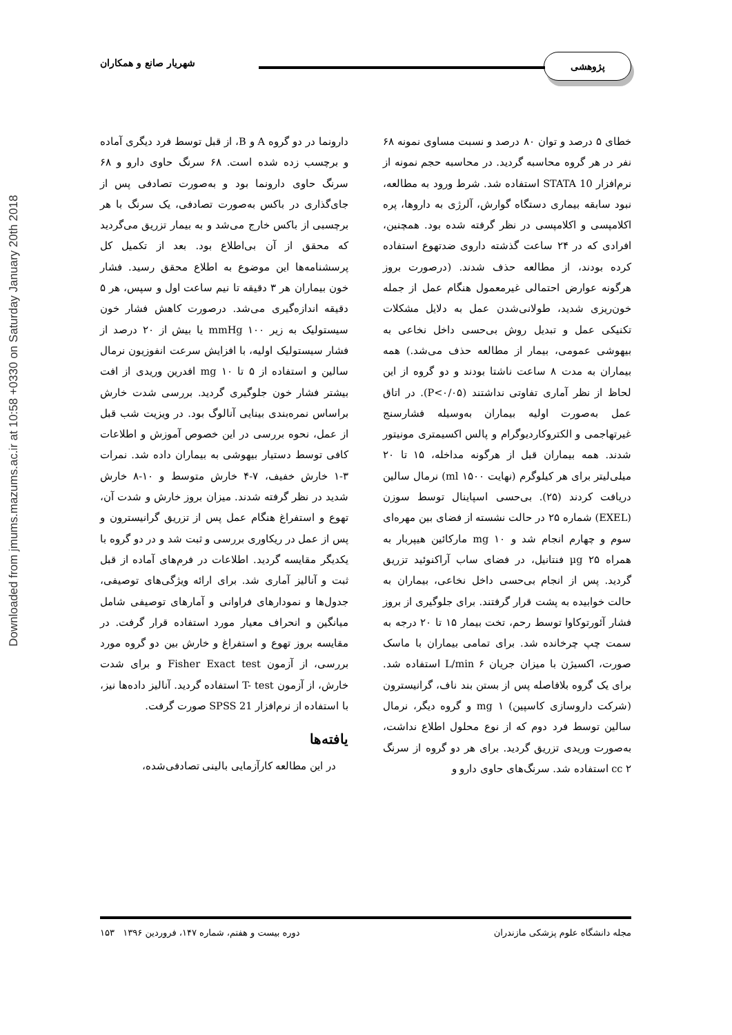Downloaded from jmums.mazums.ac.ir at 10:58 +0330 on Saturday January 20th 2018
پژوهشی شهریار صانع و همکاران
خطای ۵ درصد و توان ۸۰ درصد و نسبت مساوی نمونه ۶۸ نفر در هر گروه محاسبه گردید. در محاسبه حجم نمونه از نرم‌افزار STATA 10 استفاده شد. شرط ورود به مطالعه، نبود سابقه بیماری دستگاه گوارش، آلرژی به داروها، پره اکلامپسی و اکلامپسی در نظر گرفته شده بود. همچنین، افرادی که در ۲۴ ساعت گذشته داروی ضدتهوع استفاده کرده بودند، از مطالعه حذف شدند. (درصورت بروز هرگونه عوارض احتمالی غیرمعمول هنگام عمل از جمله خون‌ریزی شدید، طولانی‌شدن عمل به دلایل مشکلات تکنیکی عمل و تبدیل روش بی‌حسی داخل نخاعی به بیهوشی عمومی، بیمار از مطالعه حذف می‌شد.) همه بیماران به مدت ۸ ساعت ناشتا بودند و دو گروه از این لحاظ از نظر آماری تفاوتی نداشتند (P<۰/۰۵). در اتاق عمل به‌صورت اولیه بیماران به‌وسیله فشارسنج غیرتهاجمی و الکتروکاردیوگرام و پالس اکسیمتری مونیتور شدند. همه بیماران قبل از هرگونه مداخله، ۱۵ تا ۲۰ میلی‌لیتر برای هر کیلوگرم (نهایت ml ۱۵۰۰) نرمال سالین دریافت کردند (۲۵). بی‌حسی اسپاینال توسط سوزن (EXEL) شماره ۲۵ در حالت نشسته از فضای بین مهره‌ای سوم و چهارم انجام شد و mg ۱۰ مارکائین هیپربار به همراه µg ۲۵ فنتانیل، در فضای ساب آراکنوئید تزریق گردید. پس از انجام بی‌حسی داخل نخاعی، بیماران به حالت خوابیده به پشت قرار گرفتند. برای جلوگیری از بروز فشار آئورتوکاوا توسط رحم، تخت بیمار ۱۵ تا ۲۰ درجه به سمت چپ چرخانده شد. برای تمامی بیماران با ماسک صورت، اکسیژن با میزان جریان L/min ۶ استفاده شد. برای یک گروه بلافاصله پس از بستن بند ناف، گرانیسترون (شرکت داروسازی کاسپین) mg ۱ و گروه دیگر، نرمال سالین توسط فرد دوم که از نوع محلول اطلاع نداشت، به‌صورت وریدی تزریق گردید. برای هر دو گروه از سرنگ cc ۲ استفاده شد. سرنگ‌های حاوی دارو و
دارونما در دو گروه A و B، از قبل توسط فرد دیگری آماده و برچسب زده شده است. ۶۸ سرنگ حاوی دارو و ۶۸ سرنگ حاوی دارونما بود و به‌صورت تصادفی پس از جای‌گذاری در باکس به‌صورت تصادفی، یک سرنگ با هر برچسبی از باکس خارج می‌شد و به بیمار تزریق می‌گردید که محقق از آن بی‌اطلاع بود. بعد از تکمیل کل پرسشنامه‌ها این موضوع به اطلاع محقق رسید. فشار خون بیماران هر ۳ دقیقه تا نیم ساعت اول و سپس، هر ۵ دقیقه اندازه‌گیری می‌شد. درصورت کاهش فشار خون سیستولیک به زیر mmHg ۱۰۰ یا بیش از ۲۰ درصد از فشار سیستولیک اولیه، با افزایش سرعت انفوزیون نرمال سالین و استفاده از ۵ تا mg ۱۰ افدرین وریدی از افت بیشتر فشار خون جلوگیری گردید. بررسی شدت خارش براساس نمره‌بندی بینایی آنالوگ بود. در ویزیت شب قبل از عمل، نحوه بررسی در این خصوص آموزش و اطلاعات کافی توسط دستیار بیهوشی به بیماران داده شد. نمرات ۳-۱ خارش خفیف، ۷-۴ خارش متوسط و ۱۰-۸ خارش شدید در نظر گرفته شدند. میزان بروز خارش و شدت آن، تهوع و استفراغ هنگام عمل پس از تزریق گرانیسترون و پس از عمل در ریکاوری بررسی و ثبت شد و در دو گروه با یکدیگر مقایسه گردید. اطلاعات در فرم‌های آماده از قبل ثبت و آنالیز آماری شد. برای ارائه ویژگی‌های توصیفی، جدول‌ها و نمودارهای فراوانی و آمارهای توصیفی شامل میانگین و انحراف معیار مورد استفاده قرار گرفت. در مقایسه بروز تهوع و استفراغ و خارش بین دو گروه مورد بررسی، از آزمون Fisher Exact test و برای شدت خارش، از آزمون T- test استفاده گردید. آنالیز داده‌ها نیز، با استفاده از نرم‌افزار SPSS 21 صورت گرفت.
یافته‌ها
در این مطالعه کارآزمایی بالینی تصادفی‌شده،
مجله دانشگاه علوم پزشکی مازندران دوره بیست و هفتم، شماره ۱۴۷، فروردین ۱۳۹۶ ۱۵۳